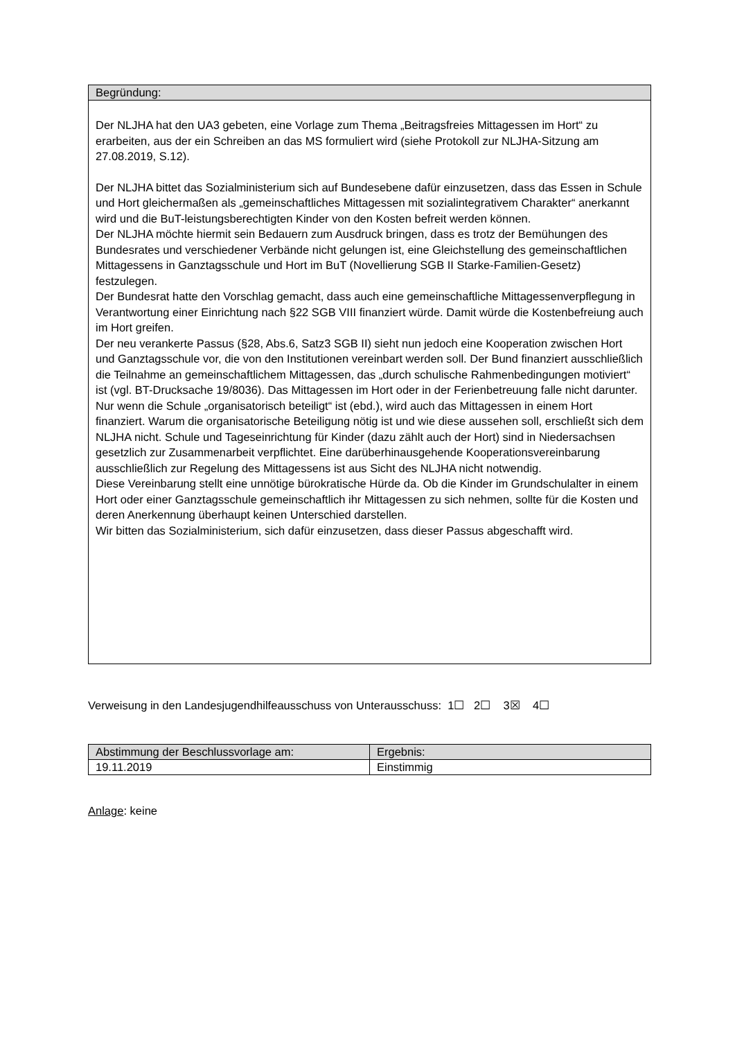Begründung:
Der NLJHA hat den UA3 gebeten, eine Vorlage zum Thema „Beitragsfreies Mittagessen im Hort“ zu erarbeiten, aus der ein Schreiben an das MS formuliert wird (siehe Protokoll zur NLJHA-Sitzung am 27.08.2019, S.12).
Der NLJHA bittet das Sozialministerium sich auf Bundesebene dafür einzusetzen, dass das Essen in Schule und Hort gleichermaßen als „gemeinschaftliches Mittagessen mit sozialintegrativem Charakter“ anerkannt wird und die BuT-leistungsberechtigten Kinder von den Kosten befreit werden können.
Der NLJHA möchte hiermit sein Bedauern zum Ausdruck bringen, dass es trotz der Bemühungen des Bundesrates und verschiedener Verbände nicht gelungen ist, eine Gleichstellung des gemeinschaftlichen Mittagessens in Ganztagsschule und Hort im BuT (Novellierung SGB II Starke-Familien-Gesetz) festzulegen.
Der Bundesrat hatte den Vorschlag gemacht, dass auch eine gemeinschaftliche Mittagessenverpflegung in Verantwortung einer Einrichtung nach §22 SGB VIII finanziert würde. Damit würde die Kostenbefreiung auch im Hort greifen.
Der neu verankerte Passus (§28, Abs.6, Satz3 SGB II) sieht nun jedoch eine Kooperation zwischen Hort und Ganztagsschule vor, die von den Institutionen vereinbart werden soll. Der Bund finanziert ausschließlich die Teilnahme an gemeinschaftlichem Mittagessen, das „durch schulische Rahmenbedingungen motiviert“ ist (vgl. BT-Drucksache 19/8036). Das Mittagessen im Hort oder in der Ferienbetreuung falle nicht darunter. Nur wenn die Schule „organisatorisch beteiligt“ ist (ebd.), wird auch das Mittagessen in einem Hort finanziert. Warum die organisatorische Beteiligung nötig ist und wie diese aussehen soll, erschließt sich dem NLJHA nicht. Schule und Tageseinrichtung für Kinder (dazu zählt auch der Hort) sind in Niedersachsen gesetzlich zur Zusammenarbeit verpflichtet. Eine darüberhinausgehende Kooperationsvereinbarung ausschließlich zur Regelung des Mittagessens ist aus Sicht des NLJHA nicht notwendig.
Diese Vereinbarung stellt eine unnötige bürokratische Hürde da. Ob die Kinder im Grundschulalter in einem Hort oder einer Ganztagsschule gemeinschaftlich ihr Mittagessen zu sich nehmen, sollte für die Kosten und deren Anerkennung überhaupt keinen Unterschied darstellen.
Wir bitten das Sozialministerium, sich dafür einzusetzen, dass dieser Passus abgeschafft wird.
Verweisung in den Landesjugendhilfeausschuss von Unterausschuss: 1☐ 2☐ 3☒ 4☐
| Abstimmung der Beschlussvorlage am: | Ergebnis: |
| --- | --- |
| 19.11.2019 | Einstimmig |
Anlage: keine